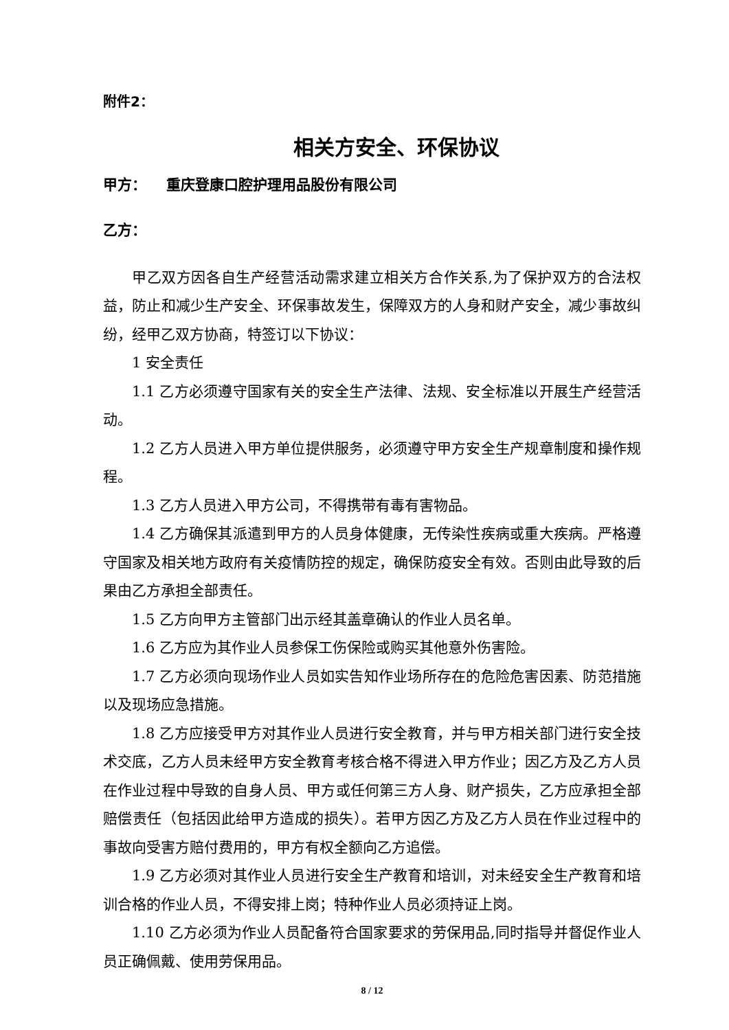附件2：
相关方安全、环保协议
甲方： 重庆登康口腔护理用品股份有限公司
乙方：
甲乙双方因各自生产经营活动需求建立相关方合作关系,为了保护双方的合法权益，防止和减少生产安全、环保事故发生，保障双方的人身和财产安全，减少事故纠纷，经甲乙双方协商，特签订以下协议：
1 安全责任
1.1 乙方必须遵守国家有关的安全生产法律、法规、安全标准以开展生产经营活动。
1.2 乙方人员进入甲方单位提供服务，必须遵守甲方安全生产规章制度和操作规程。
1.3 乙方人员进入甲方公司，不得携带有毒有害物品。
1.4 乙方确保其派遣到甲方的人员身体健康，无传染性疾病或重大疾病。严格遵守国家及相关地方政府有关疫情防控的规定，确保防疫安全有效。否则由此导致的后果由乙方承担全部责任。
1.5 乙方向甲方主管部门出示经其盖章确认的作业人员名单。
1.6 乙方应为其作业人员参保工伤保险或购买其他意外伤害险。
1.7 乙方必须向现场作业人员如实告知作业场所存在的危险危害因素、防范措施以及现场应急措施。
1.8 乙方应接受甲方对其作业人员进行安全教育，并与甲方相关部门进行安全技术交底，乙方人员未经甲方安全教育考核合格不得进入甲方作业；因乙方及乙方人员在作业过程中导致的自身人员、甲方或任何第三方人身、财产损失，乙方应承担全部赔偿责任（包括因此给甲方造成的损失）。若甲方因乙方及乙方人员在作业过程中的事故向受害方赔付费用的，甲方有权全额向乙方追偿。
1.9 乙方必须对其作业人员进行安全生产教育和培训，对未经安全生产教育和培训合格的作业人员，不得安排上岗；特种作业人员必须持证上岗。
1.10 乙方必须为作业人员配备符合国家要求的劳保用品,同时指导并督促作业人员正确佩戴、使用劳保用品。
8 / 12